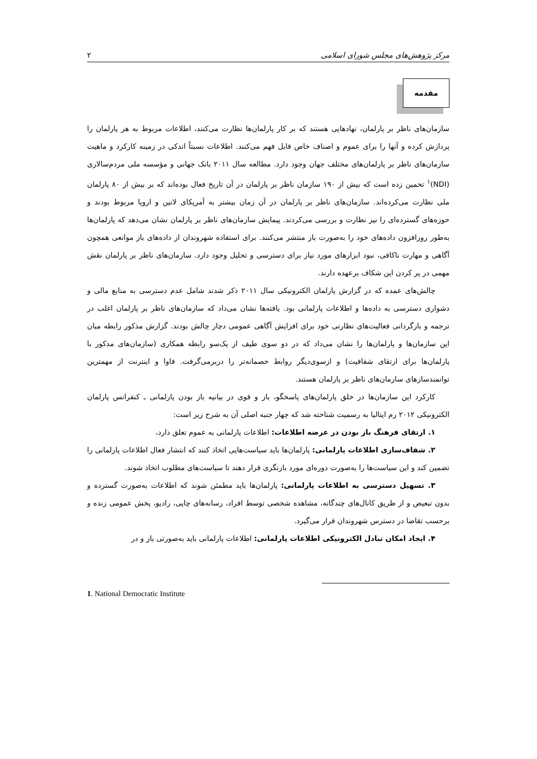مرکز پژوهش‌های مجلس شورای اسلامی ۲
مقدمه
سازمان‌های ناظر بر پارلمان، نهادهایی هستند که بر کار پارلمان‌ها نظارت می‌کنند، اطلاعات مربوط به هر پارلمان را پردازش کرده و آنها را برای عموم و اصناف خاص قابل فهم می‌کنند. اطلاعات نسبتاً اندکی در زمینه کارکرد و ماهیت سازمان‌های ناظر بر پارلمان‌های مختلف جهان وجود دارد. مطالعه سال ۲۰۱۱ بانک جهانی و مؤسسه ملی مردم‌سالاری (NDI)<sup>۱</sup> تخمین زده است که بیش از ۱۹۰ سازمان ناظر بر پارلمان در آن تاریخ فعال بوده‌اند که بر بیش از ۸۰ پارلمان ملی نظارت می‌کرده‌اند. سازمان‌های ناظر بر پارلمان در آن زمان بیشتر به آمریکای لاتین و اروپا مربوط بودند و حوزه‌های گسترده‌ای را نیز نظارت و بررسی می‌کردند. پیمایش سازمان‌های ناظر بر پارلمان نشان می‌دهد که پارلمان‌ها به‌طور روزافزون داده‌های خود را به‌صورت باز منتشر می‌کنند. برای استفاده شهروندان از داده‌های باز موانعی همچون آگاهی و مهارت ناکافی، نبود ابزارهای مورد نیاز برای دسترسی و تحلیل وجود دارد. سازمان‌های ناظر بر پارلمان نقش مهمی در پر کردن این شکاف برعهده دارند.
چالش‌های عمده که در گزارش پارلمان الکترونیکی سال ۲۰۱۱ ذکر شدند شامل عدم دسترسی به منابع مالی و دشواری دسترسی به داده‌ها و اطلاعات پارلمانی بود. یافته‌ها نشان می‌داد که سازمان‌های ناظر بر پارلمان اغلب در ترجمه و بازگردانی فعالیت‌های نظارتی خود برای افزایش آگاهی عمومی دچار چالش بودند. گزارش مذکور رابطه میان این سازمان‌ها و پارلمان‌ها را نشان می‌داد که در دو سوی طیف از یک‌سو رابطه همکاری (سازمان‌های مذکور با پارلمان‌ها برای ارتقای شفافیت) و ازسوی‌دیگر روابط خصمانه‌تر را دربرمی‌گرفت. فاوا و اینترنت از مهمترین توانمندسازهای سازمان‌های ناظر بر پارلمان هستند.
کارکرد این سازمان‌ها در خلق پارلمان‌های پاسخگو، باز و قوی در بیانیه باز بودن پارلمانی ـ کنفرانس پارلمان الکترونیکی ۲۰۱۲ رم ایتالیا به رسمیت شناخته شد که چهار جنبه اصلی آن به شرح زیر است:
۱. ارتقای فرهنگ باز بودن در عرضه اطلاعات: اطلاعات پارلمانی به عموم تعلق دارد،
۲. شفاف‌سازی اطلاعات پارلمانی: پارلمان‌ها باید سیاست‌هایی اتخاذ کنند که انتشار فعال اطلاعات پارلمانی را تضمین کند و این سیاست‌ها را به‌صورت دوره‌ای مورد بازنگری قرار دهند تا سیاست‌های مطلوب اتخاذ شوند.
۳. تسهیل دسترسی به اطلاعات پارلمانی: پارلمان‌ها باید مطمئن شوند که اطلاعات به‌صورت گسترده و بدون تبعیض و از طریق کانال‌های چندگانه، مشاهده شخصی توسط افراد، رسانه‌های چاپی، رادیو، پخش عمومی زنده و برحسب تقاضا در دسترس شهروندان قرار می‌گیرد.
۴. ایجاد امکان تبادل الکترونیکی اطلاعات پارلمانی: اطلاعات پارلمانی باید به‌صورتی باز و در
1. National Democratic Institute